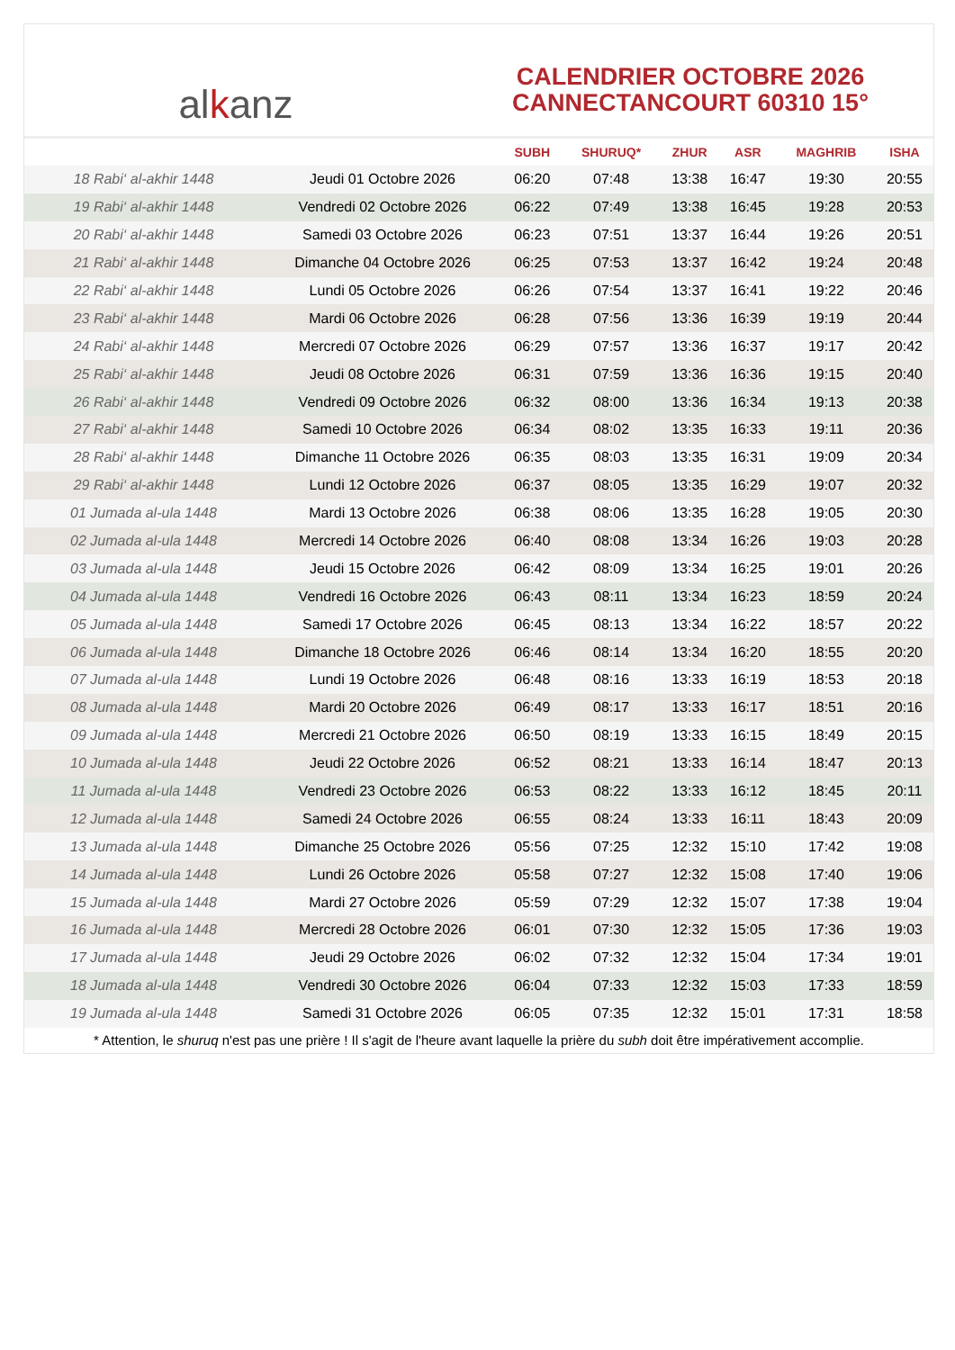al k anz
CALENDRIER OCTOBRE 2026
CANNECTANCOURT 60310 15°
| | | SUBH | SHURUQ* | ZHUR | ASR | MAGHRIB | ISHA |
| --- | --- | --- | --- | --- | --- | --- | --- |
| 18 Rabi‘ al-akhir 1448 | Jeudi 01 Octobre 2026 | 06:20 | 07:48 | 13:38 | 16:47 | 19:30 | 20:55 |
| 19 Rabi‘ al-akhir 1448 | Vendredi 02 Octobre 2026 | 06:22 | 07:49 | 13:38 | 16:45 | 19:28 | 20:53 |
| 20 Rabi‘ al-akhir 1448 | Samedi 03 Octobre 2026 | 06:23 | 07:51 | 13:37 | 16:44 | 19:26 | 20:51 |
| 21 Rabi‘ al-akhir 1448 | Dimanche 04 Octobre 2026 | 06:25 | 07:53 | 13:37 | 16:42 | 19:24 | 20:48 |
| 22 Rabi‘ al-akhir 1448 | Lundi 05 Octobre 2026 | 06:26 | 07:54 | 13:37 | 16:41 | 19:22 | 20:46 |
| 23 Rabi‘ al-akhir 1448 | Mardi 06 Octobre 2026 | 06:28 | 07:56 | 13:36 | 16:39 | 19:19 | 20:44 |
| 24 Rabi‘ al-akhir 1448 | Mercredi 07 Octobre 2026 | 06:29 | 07:57 | 13:36 | 16:37 | 19:17 | 20:42 |
| 25 Rabi‘ al-akhir 1448 | Jeudi 08 Octobre 2026 | 06:31 | 07:59 | 13:36 | 16:36 | 19:15 | 20:40 |
| 26 Rabi‘ al-akhir 1448 | Vendredi 09 Octobre 2026 | 06:32 | 08:00 | 13:36 | 16:34 | 19:13 | 20:38 |
| 27 Rabi‘ al-akhir 1448 | Samedi 10 Octobre 2026 | 06:34 | 08:02 | 13:35 | 16:33 | 19:11 | 20:36 |
| 28 Rabi‘ al-akhir 1448 | Dimanche 11 Octobre 2026 | 06:35 | 08:03 | 13:35 | 16:31 | 19:09 | 20:34 |
| 29 Rabi‘ al-akhir 1448 | Lundi 12 Octobre 2026 | 06:37 | 08:05 | 13:35 | 16:29 | 19:07 | 20:32 |
| 01 Jumada al-ula 1448 | Mardi 13 Octobre 2026 | 06:38 | 08:06 | 13:35 | 16:28 | 19:05 | 20:30 |
| 02 Jumada al-ula 1448 | Mercredi 14 Octobre 2026 | 06:40 | 08:08 | 13:34 | 16:26 | 19:03 | 20:28 |
| 03 Jumada al-ula 1448 | Jeudi 15 Octobre 2026 | 06:42 | 08:09 | 13:34 | 16:25 | 19:01 | 20:26 |
| 04 Jumada al-ula 1448 | Vendredi 16 Octobre 2026 | 06:43 | 08:11 | 13:34 | 16:23 | 18:59 | 20:24 |
| 05 Jumada al-ula 1448 | Samedi 17 Octobre 2026 | 06:45 | 08:13 | 13:34 | 16:22 | 18:57 | 20:22 |
| 06 Jumada al-ula 1448 | Dimanche 18 Octobre 2026 | 06:46 | 08:14 | 13:34 | 16:20 | 18:55 | 20:20 |
| 07 Jumada al-ula 1448 | Lundi 19 Octobre 2026 | 06:48 | 08:16 | 13:33 | 16:19 | 18:53 | 20:18 |
| 08 Jumada al-ula 1448 | Mardi 20 Octobre 2026 | 06:49 | 08:17 | 13:33 | 16:17 | 18:51 | 20:16 |
| 09 Jumada al-ula 1448 | Mercredi 21 Octobre 2026 | 06:50 | 08:19 | 13:33 | 16:15 | 18:49 | 20:15 |
| 10 Jumada al-ula 1448 | Jeudi 22 Octobre 2026 | 06:52 | 08:21 | 13:33 | 16:14 | 18:47 | 20:13 |
| 11 Jumada al-ula 1448 | Vendredi 23 Octobre 2026 | 06:53 | 08:22 | 13:33 | 16:12 | 18:45 | 20:11 |
| 12 Jumada al-ula 1448 | Samedi 24 Octobre 2026 | 06:55 | 08:24 | 13:33 | 16:11 | 18:43 | 20:09 |
| 13 Jumada al-ula 1448 | Dimanche 25 Octobre 2026 | 05:56 | 07:25 | 12:32 | 15:10 | 17:42 | 19:08 |
| 14 Jumada al-ula 1448 | Lundi 26 Octobre 2026 | 05:58 | 07:27 | 12:32 | 15:08 | 17:40 | 19:06 |
| 15 Jumada al-ula 1448 | Mardi 27 Octobre 2026 | 05:59 | 07:29 | 12:32 | 15:07 | 17:38 | 19:04 |
| 16 Jumada al-ula 1448 | Mercredi 28 Octobre 2026 | 06:01 | 07:30 | 12:32 | 15:05 | 17:36 | 19:03 |
| 17 Jumada al-ula 1448 | Jeudi 29 Octobre 2026 | 06:02 | 07:32 | 12:32 | 15:04 | 17:34 | 19:01 |
| 18 Jumada al-ula 1448 | Vendredi 30 Octobre 2026 | 06:04 | 07:33 | 12:32 | 15:03 | 17:33 | 18:59 |
| 19 Jumada al-ula 1448 | Samedi 31 Octobre 2026 | 06:05 | 07:35 | 12:32 | 15:01 | 17:31 | 18:58 |
* Attention, le shuruq n'est pas une prière ! Il s'agit de l'heure avant laquelle la prière du subh doit être impérativement accomplie.